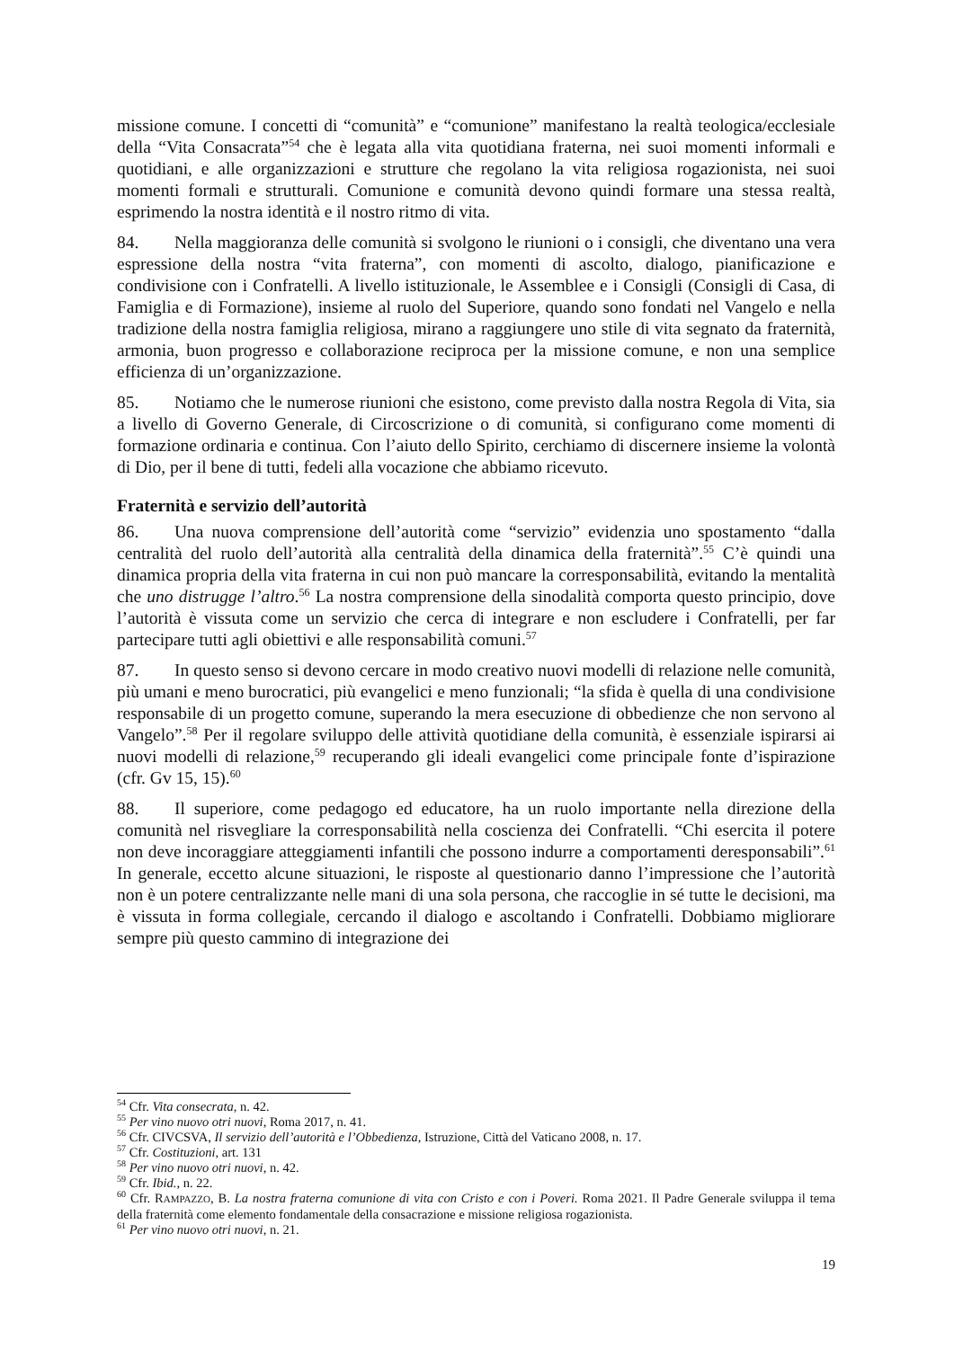missione comune. I concetti di “comunità” e “comunione” manifestano la realtà teologica/ecclesiale della “Vita Consacrata”<sup>54</sup> che è legata alla vita quotidiana fraterna, nei suoi momenti informali e quotidiani, e alle organizzazioni e strutture che regolano la vita religiosa rogazionista, nei suoi momenti formali e strutturali. Comunione e comunità devono quindi formare una stessa realtà, esprimendo la nostra identità e il nostro ritmo di vita.
84. Nella maggioranza delle comunità si svolgono le riunioni o i consigli, che diventano una vera espressione della nostra “vita fraterna”, con momenti di ascolto, dialogo, pianificazione e condivisione con i Confratelli. A livello istituzionale, le Assemblee e i Consigli (Consigli di Casa, di Famiglia e di Formazione), insieme al ruolo del Superiore, quando sono fondati nel Vangelo e nella tradizione della nostra famiglia religiosa, mirano a raggiungere uno stile di vita segnato da fraternità, armonia, buon progresso e collaborazione reciproca per la missione comune, e non una semplice efficienza di un’organizzazione.
85. Notiamo che le numerose riunioni che esistono, come previsto dalla nostra Regola di Vita, sia a livello di Governo Generale, di Circoscrizione o di comunità, si configurano come momenti di formazione ordinaria e continua. Con l’aiuto dello Spirito, cerchiamo di discernere insieme la volontà di Dio, per il bene di tutti, fedeli alla vocazione che abbiamo ricevuto.
Fraternità e servizio dell’autorità
86. Una nuova comprensione dell’autorità come “servizio” evidenzia uno spostamento “dalla centralità del ruolo dell’autorità alla centralità della dinamica della fraternità”.<sup>55</sup> C’è quindi una dinamica propria della vita fraterna in cui non può mancare la corresponsabilità, evitando la mentalità che uno distrugge l’altro.<sup>56</sup> La nostra comprensione della sinodalità comporta questo principio, dove l’autorità è vissuta come un servizio che cerca di integrare e non escludere i Confratelli, per far partecipare tutti agli obiettivi e alle responsabilità comuni.<sup>57</sup>
87. In questo senso si devono cercare in modo creativo nuovi modelli di relazione nelle comunità, più umani e meno burocratici, più evangelici e meno funzionali; “la sfida è quella di una condivisione responsabile di un progetto comune, superando la mera esecuzione di obbedienze che non servono al Vangelo”.<sup>58</sup> Per il regolare sviluppo delle attività quotidiane della comunità, è essenziale ispirarsi ai nuovi modelli di relazione,<sup>59</sup> recuperando gli ideali evangelici come principale fonte d’ispirazione (cfr. Gv 15, 15).<sup>60</sup>
88. Il superiore, come pedagogo ed educatore, ha un ruolo importante nella direzione della comunità nel risvegliare la corresponsabilità nella coscienza dei Confratelli. “Chi esercita il potere non deve incoraggiare atteggiamenti infantili che possono indurre a comportamenti deresponsabili”.<sup>61</sup> In generale, eccetto alcune situazioni, le risposte al questionario danno l’impressione che l’autorità non è un potere centralizzante nelle mani di una sola persona, che raccoglie in sé tutte le decisioni, ma è vissuta in forma collegiale, cercando il dialogo e ascoltando i Confratelli. Dobbiamo migliorare sempre più questo cammino di integrazione dei
<sup>54</sup> Cfr. Vita consecrata, n. 42.
<sup>55</sup> Per vino nuovo otri nuovi, Roma 2017, n. 41.
<sup>56</sup> Cfr. CIVCSVA, Il servizio dell’autorità e l’Obbedienza, Istruzione, Città del Vaticano 2008, n. 17.
<sup>57</sup> Cfr. Costituzioni, art. 131
<sup>58</sup> Per vino nuovo otri nuovi, n. 42.
<sup>59</sup> Cfr. Ibid., n. 22.
<sup>60</sup> Cfr. RAMPAZZO, B. La nostra fraterna comunione di vita con Cristo e con i Poveri. Roma 2021. Il Padre Generale sviluppa il tema della fraternità come elemento fondamentale della consacrazione e missione religiosa rogazionista.
<sup>61</sup> Per vino nuovo otri nuovi, n. 21.
19